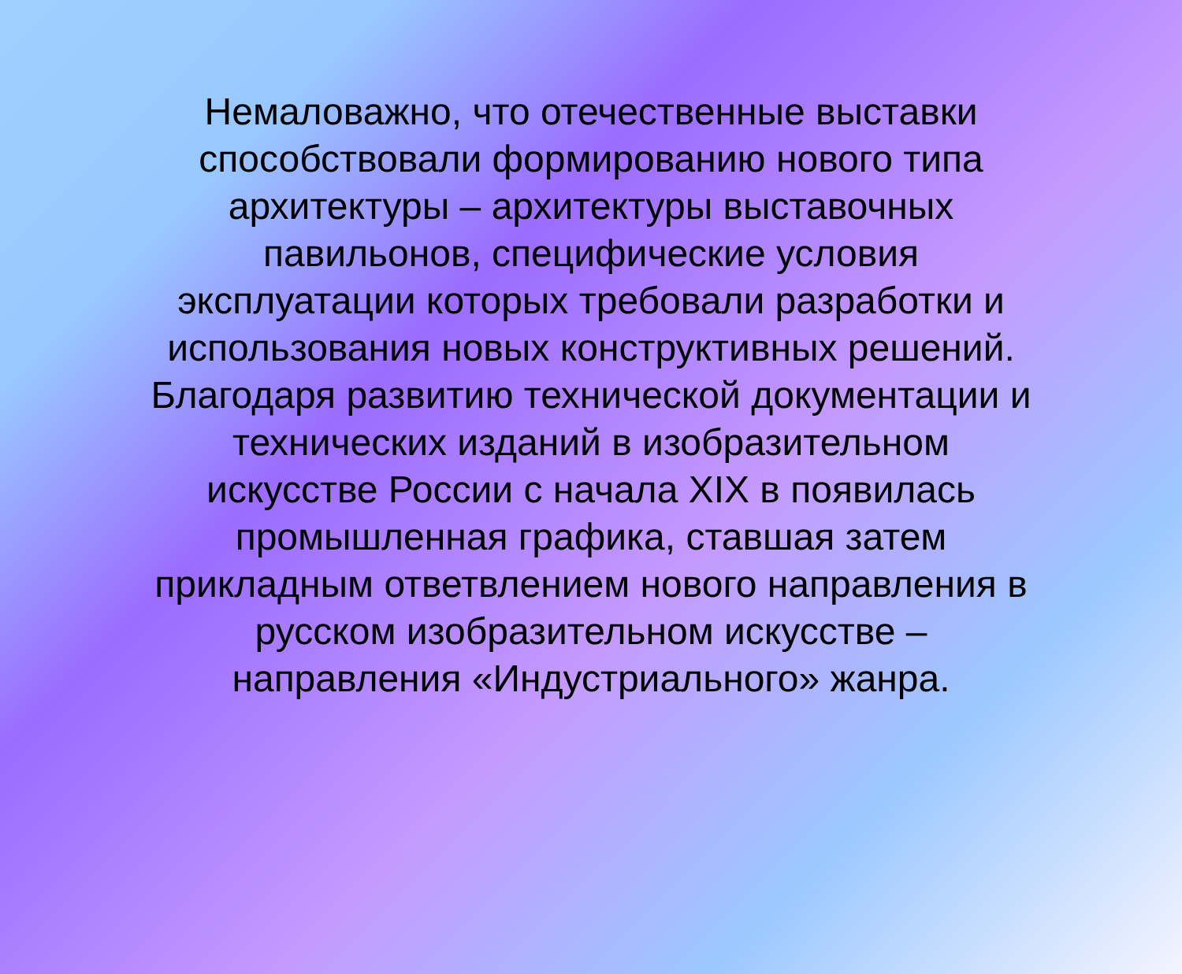Немаловажно, что отечественные выставки способствовали формированию нового типа архитектуры – архитектуры выставочных павильонов, специфические условия эксплуатации которых требовали разработки и использования новых конструктивных решений. Благодаря развитию технической документации и технических изданий в изобразительном искусстве России с начала XIX в появилась промышленная графика, ставшая затем прикладным ответвлением нового направления в русском изобразительном искусстве – направления «Индустриального» жанра.